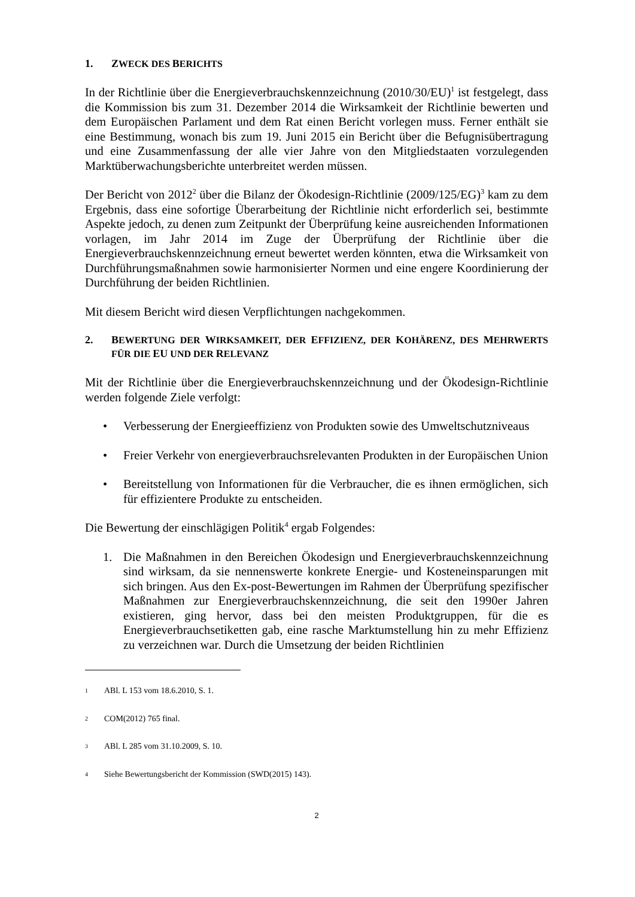1. ZWECK DES BERICHTS
In der Richtlinie über die Energieverbrauchskennzeichnung (2010/30/EU)<sup>1</sup> ist festgelegt, dass die Kommission bis zum 31. Dezember 2014 die Wirksamkeit der Richtlinie bewerten und dem Europäischen Parlament und dem Rat einen Bericht vorlegen muss. Ferner enthält sie eine Bestimmung, wonach bis zum 19. Juni 2015 ein Bericht über die Befugnisübertragung und eine Zusammenfassung der alle vier Jahre von den Mitgliedstaaten vorzulegenden Marktüberwachungsberichte unterbreitet werden müssen.
Der Bericht von 2012<sup>2</sup> über die Bilanz der Ökodesign-Richtlinie (2009/125/EG)<sup>3</sup> kam zu dem Ergebnis, dass eine sofortige Überarbeitung der Richtlinie nicht erforderlich sei, bestimmte Aspekte jedoch, zu denen zum Zeitpunkt der Überprüfung keine ausreichenden Informationen vorlagen, im Jahr 2014 im Zuge der Überprüfung der Richtlinie über die Energieverbrauchskennzeichnung erneut bewertet werden könnten, etwa die Wirksamkeit von Durchführungsmaßnahmen sowie harmonisierter Normen und eine engere Koordinierung der Durchführung der beiden Richtlinien.
Mit diesem Bericht wird diesen Verpflichtungen nachgekommen.
2. BEWERTUNG DER WIRKSAMKEIT, DER EFFIZIENZ, DER KOHÄRENZ, DES MEHRWERTS FÜR DIE EU UND DER RELEVANZ
Mit der Richtlinie über die Energieverbrauchskennzeichnung und der Ökodesign-Richtlinie werden folgende Ziele verfolgt:
• Verbesserung der Energieeffizienz von Produkten sowie des Umweltschutzniveaus
• Freier Verkehr von energieverbrauchsrelevanten Produkten in der Europäischen Union
• Bereitstellung von Informationen für die Verbraucher, die es ihnen ermöglichen, sich für effizientere Produkte zu entscheiden.
Die Bewertung der einschlägigen Politik<sup>4</sup> ergab Folgendes:
1. Die Maßnahmen in den Bereichen Ökodesign und Energieverbrauchskennzeichnung sind wirksam, da sie nennenswerte konkrete Energie- und Kosteneinsparungen mit sich bringen. Aus den Ex-post-Bewertungen im Rahmen der Überprüfung spezifischer Maßnahmen zur Energieverbrauchskennzeichnung, die seit den 1990er Jahren existieren, ging hervor, dass bei den meisten Produktgruppen, für die es Energieverbrauchsetiketten gab, eine rasche Marktumstellung hin zu mehr Effizienz zu verzeichnen war. Durch die Umsetzung der beiden Richtlinien
1 ABl. L 153 vom 18.6.2010, S. 1.
2 COM(2012) 765 final.
3 ABl. L 285 vom 31.10.2009, S. 10.
4 Siehe Bewertungsbericht der Kommission (SWD(2015) 143).
2